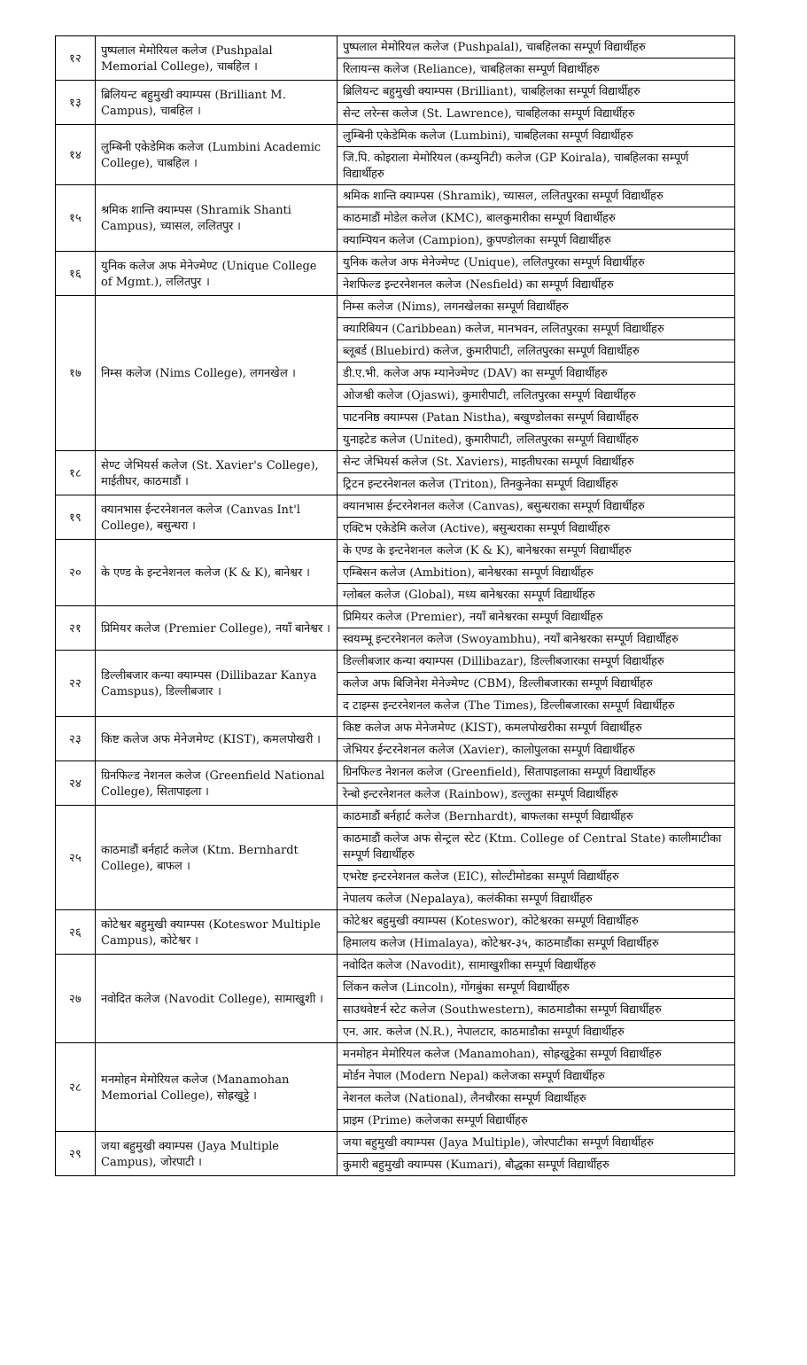| १२ | पुष्पलाल मेमोरियल कलेज (Pushpalal Memorial College), चाबहिल । | पुष्पलाल मेमोरियल कलेज (Pushpalal), चाबहिलका सम्पूर्ण विद्यार्थीहरु |
| | | रिलायन्स कलेज (Reliance), चाबहिलका सम्पूर्ण विद्यार्थीहरु |
| १३ | ब्रिलियन्ट बहुमुखी क्याम्पस (Brilliant M. Campus), चाबहिल । | ब्रिलियन्ट बहुमुखी क्याम्पस (Brilliant), चाबहिलका सम्पूर्ण विद्यार्थीहरु |
| | | सेन्ट लरेन्स कलेज (St. Lawrence), चाबहिलका सम्पूर्ण विद्यार्थीहरु |
| १४ | लुम्बिनी एकेडेमिक कलेज (Lumbini Academic College), चाबहिल । | लुम्बिनी एकेडेमिक कलेज (Lumbini), चाबहिलका सम्पूर्ण विद्यार्थीहरु |
| | | जि.पि. कोइराला मेमोरियल (कम्युनिटी) कलेज (GP Koirala), चाबहिलका सम्पूर्ण विद्यार्थीहरु |
| १५ | श्रमिक शान्ति क्याम्पस (Shramik Shanti Campus), च्यासल, ललितपुर । | श्रमिक शान्ति क्याम्पस (Shramik), च्यासल, ललितपुरका सम्पूर्ण विद्यार्थीहरु |
| | | काठमाडौं मोडेल कलेज (KMC), बालकुमारीका सम्पूर्ण विद्यार्थीहरु |
| | | क्याम्पियन कलेज (Campion), कुपण्डोलका सम्पूर्ण विद्यार्थीहरु |
| १६ | युनिक कलेज अफ मेनेज्मेण्ट (Unique College of Mgmt.), ललितपुर । | युनिक कलेज अफ मेनेज्मेण्ट (Unique), ललितपुरका सम्पूर्ण विद्यार्थीहरु |
| | | नेशफिल्ड इन्टरनेशनल कलेज (Nesfield) का सम्पूर्ण विद्यार्थीहरु |
| १७ | निम्स कलेज (Nims College), लगनखेल । | निम्स कलेज (Nims), लगनखेलका सम्पूर्ण विद्यार्थीहरु |
| | | क्यारिबियन (Caribbean) कलेज, मानभवन, ललितपुरका सम्पूर्ण विद्यार्थीहरु |
| | | ब्लूबर्ड (Bluebird) कलेज, कुमारीपाटी, ललितपुरका सम्पूर्ण विद्यार्थीहरु |
| | | डी.ए.भी. कलेज अफ म्यानेज्मेण्ट (DAV) का सम्पूर्ण विद्यार्थीहरु |
| | | ओजश्वी कलेज (Ojaswi), कुमारीपाटी, ललितपुरका सम्पूर्ण विद्यार्थीहरु |
| | | पाटननिष्ठ क्याम्पस (Patan Nistha), बखुण्डोलका सम्पूर्ण विद्यार्थीहरु |
| | | युनाइटेड कलेज (United), कुमारीपाटी, ललितपुरका सम्पूर्ण विद्यार्थीहरु |
| १८ | सेण्ट जेभियर्स कलेज (St. Xavier's College), माईतीघर, काठमाडौं । | सेन्ट जेभियर्स कलेज (St. Xaviers), माइतीघरका सम्पूर्ण विद्यार्थीहरु |
| | | ट्रिटन इन्टरनेशनल कलेज (Triton), तिनकुनेका सम्पूर्ण विद्यार्थीहरु |
| १९ | क्यानभास ईन्टरनेशनल कलेज (Canvas Int'l College), बसुन्धरा । | क्यानभास ईन्टरनेशनल कलेज (Canvas), बसुन्धराका सम्पूर्ण विद्यार्थीहरु |
| | | एक्टिभ एकेडेमि कलेज (Active), बसुन्धराका सम्पूर्ण विद्यार्थीहरु |
| २० | के एण्ड के इन्टनेशनल कलेज (K & K), बानेश्वर । | के एण्ड के इन्टनेशनल कलेज (K & K), बानेश्वरका सम्पूर्ण विद्यार्थीहरु |
| | | एम्बिसन कलेज (Ambition), बानेश्वरका सम्पूर्ण विद्यार्थीहरु |
| | | ग्लोबल कलेज (Global), मध्य बानेश्वरका सम्पूर्ण विद्यार्थीहरु |
| २१ | प्रिमियर कलेज (Premier College), नयाँ बानेश्वर । | प्रिमियर कलेज (Premier), नयाँ बानेश्वरका सम्पूर्ण विद्यार्थीहरु |
| | | स्वयम्भू इन्टरनेशनल कलेज (Swoyambhu), नयाँ बानेश्वरका सम्पूर्ण विद्यार्थीहरु |
| २२ | डिल्लीबजार कन्या क्याम्पस (Dillibazar Kanya Camspus), डिल्लीबजार । | डिल्लीबजार कन्या क्याम्पस (Dillibazar), डिल्लीबजारका सम्पूर्ण विद्यार्थीहरु |
| | | कलेज अफ बिजिनेश मेनेज्मेण्ट (CBM), डिल्लीबजारका सम्पूर्ण विद्यार्थीहरु |
| | | द टाइम्स इन्टरनेशनल कलेज (The Times), डिल्लीबजारका सम्पूर्ण विद्यार्थीहरु |
| २३ | किष्ट कलेज अफ मेनेजमेण्ट (KIST), कमलपोखरी । | किष्ट कलेज अफ मेनेजमेण्ट (KIST), कमलपोखरीका सम्पूर्ण विद्यार्थीहरु |
| | | जेभियर ईन्टरनेशनल कलेज (Xavier), कालोपुलका सम्पूर्ण विद्यार्थीहरु |
| २४ | ग्रिनफिल्ड नेशनल कलेज (Greenfield National College), सितापाइला । | ग्रिनफिल्ड नेशनल कलेज (Greenfield), सितापाइलाका सम्पूर्ण विद्यार्थीहरु |
| | | रेन्बो इन्टरनेशनल कलेज (Rainbow), डल्लुका सम्पूर्ण विद्यार्थीहरु |
| २५ | काठमाडौं बर्नहार्ट कलेज (Ktm. Bernhardt College), बाफल । | काठमाडौं बर्नहार्ट कलेज (Bernhardt), बाफलका सम्पूर्ण विद्यार्थीहरु |
| | | काठमाडौं कलेज अफ सेन्ट्रल स्टेट (Ktm. College of Central State) कालीमाटीका सम्पूर्ण विद्यार्थीहरु |
| | | एभरेष्ट इन्टरनेशनल कलेज (EIC), सोल्टीमोडका सम्पूर्ण विद्यार्थीहरु |
| | | नेपालय कलेज (Nepalaya), कलंकीका सम्पूर्ण विद्यार्थीहरु |
| २६ | कोटेश्वर बहुमुखी क्याम्पस (Koteswor Multiple Campus), कोटेश्वर । | कोटेश्वर बहुमुखी क्याम्पस (Koteswor), कोटेश्वरका सम्पूर्ण विद्यार्थीहरु |
| | | हिमालय कलेज (Himalaya), कोटेश्वर-३५, काठमाडौंका सम्पूर्ण विद्यार्थीहरु |
| २७ | नवोदित कलेज (Navodit College), सामाखुशी । | नवोदित कलेज (Navodit), सामाखुशीका सम्पूर्ण विद्यार्थीहरु |
| | | लिंकन कलेज (Lincoln), गोंगबुंका सम्पूर्ण विद्यार्थीहरु |
| | | साउथवेष्टर्न स्टेट कलेज (Southwestern), काठमाडौका सम्पूर्ण विद्यार्थीहरु |
| | | एन. आर. कलेज (N.R.), नेपालटार, काठमाडौका सम्पूर्ण विद्यार्थीहरु |
| २८ | मनमोहन मेमोरियल कलेज (Manamohan Memorial College), सोह्रखुट्टे । | मनमोहन मेमोरियल कलेज (Manamohan), सोह्रखुट्टेका सम्पूर्ण विद्यार्थीहरु |
| | | मोर्डन नेपाल (Modern Nepal) कलेजका सम्पूर्ण विद्यार्थीहरु |
| | | नेशनल कलेज (National), लैनचौरका सम्पूर्ण विद्यार्थीहरु |
| | | प्राइम (Prime) कलेजका सम्पूर्ण विद्यार्थीहरु |
| २९ | जया बहुमुखी क्याम्पस (Jaya Multiple Campus), जोरपाटी । | जया बहुमुखी क्याम्पस (Jaya Multiple), जोरपाटीका सम्पूर्ण विद्यार्थीहरु |
| | | कुमारी बहुमुखी क्याम्पस (Kumari), बौद्धका सम्पूर्ण विद्यार्थीहरु |